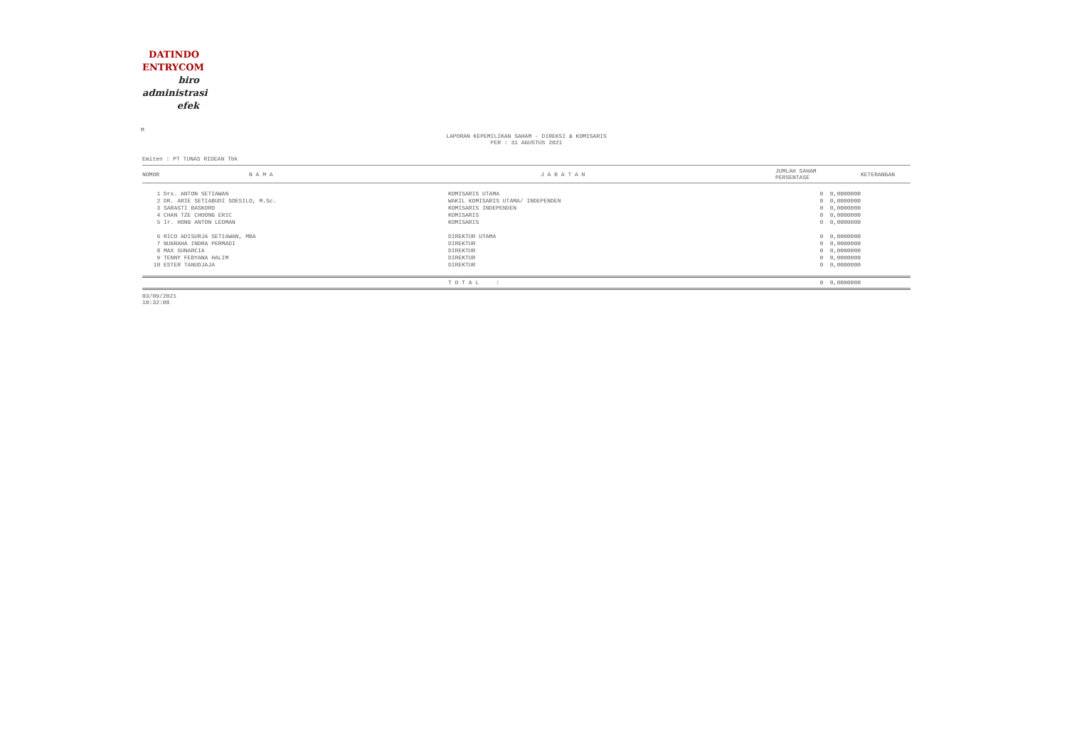DATINDO
ENTRYCOM
biro
administrasi
efek
M
LAPORAN KEPEMILIKAN SAHAM - DIREKSI & KOMISARIS
PER : 31 AGUSTUS 2021
Emiten : PT TUNAS RIDEAN Tbk
| NOMOR | N A M A | J A B A T A N | JUMLAH SAHAM PERSENTASE | KETERANGAN |
| --- | --- | --- | --- | --- |
| 1 | Drs. ANTON SETIAWAN | KOMISARIS UTAMA | 0 0,0000000 | |
| 2 | DR. ARIE SETIABUDI SOESILO, M.Sc. | WAKIL KOMISARIS UTAMA/ INDEPENDEN | 0 0,0000000 | |
| 3 | SARASTI BASKORO | KOMISARIS INDEPENDEN | 0 0,0000000 | |
| 4 | CHAN TZE CHOONG ERIC | KOMISARIS | 0 0,0000000 | |
| 5 | Ir. HONG ANTON LEOMAN | KOMISARIS | 0 0,0000000 | |
| 6 | RICO ADISURJA SETIAWAN, MBA | DIREKTUR UTAMA | 0 0,0000000 | |
| 7 | NUGRAHA INDRA PERMADI | DIREKTUR | 0 0,0000000 | |
| 8 | MAX SUNARCIA | DIREKTUR | 0 0,0000000 | |
| 9 | TENNY FEBYANA HALIM | DIREKTUR | 0 0,0000000 | |
| 10 | ESTER TANUDJAJA | DIREKTUR | 0 0,0000000 | |
| | | T O T A L : | 0 0,0000000 | |
03/09/2021
10:32:08